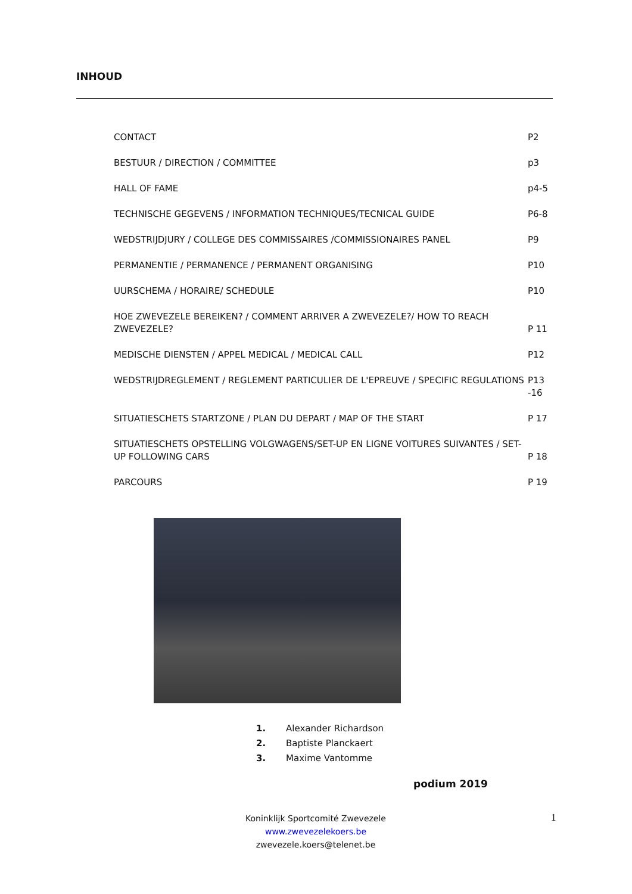INHOUD
CONTACT P2
BESTUUR / DIRECTION / COMMITTEE p3
HALL OF FAME p4-5
TECHNISCHE GEGEVENS / INFORMATION TECHNIQUES/TECNICAL GUIDE P6-8
WEDSTRIJDJURY / COLLEGE DES COMMISSAIRES /COMMISSIONAIRES PANEL P9
PERMANENTIE / PERMANENCE / PERMANENT ORGANISING P10
UURSCHEMA / HORAIRE/ SCHEDULE P10
HOE ZWEVEZELE BEREIKEN? / COMMENT ARRIVER A ZWEVEZELE?/ HOW TO REACH ZWEVEZELE? P 11
MEDISCHE DIENSTEN / APPEL MEDICAL / MEDICAL CALL P12
WEDSTRIJDREGLEMENT / REGLEMENT PARTICULIER DE L'EPREUVE / SPECIFIC REGULATIONS P13 -16
SITUATIESCHETS STARTZONE / PLAN DU DEPART / MAP OF THE START P 17
SITUATIESCHETS OPSTELLING VOLGWAGENS/SET-UP EN LIGNE VOITURES SUIVANTES / SET-UP FOLLOWING CARS P 18
PARCOURS P 19
1. Alexander Richardson
2. Baptiste Planckaert
3. Maxime Vantomme
podium 2019
Koninklijk Sportcomité Zwevezele
www.zwevezelekoers.be
zwevezele.koers@telenet.be
1